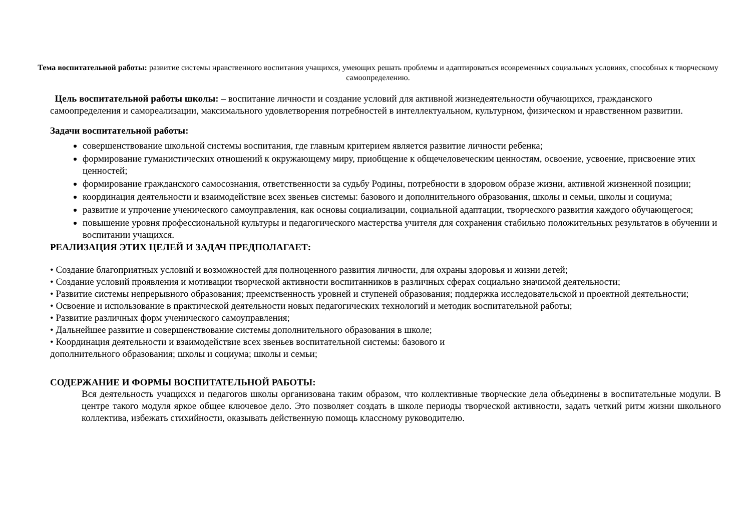Тема воспитательной работы: развитие системы нравственного воспитания учащихся, умеющих решать проблемы и адаптироваться всовременных социальных условиях, способных к творческому самоопределению.
Цель воспитательной работы школы: – воспитание личности и создание условий для активной жизнедеятельности обучающихся, гражданского самоопределения и самореализации, максимального удовлетворения потребностей в интеллектуальном, культурном, физическом и нравственном развитии.
Задачи воспитательной работы:
совершенствование школьной системы воспитания, где главным критерием является развитие личности ребенка;
формирование гуманистических отношений к окружающему миру, приобщение к общечеловеческим ценностям, освоение, усвоение, присвоение этих ценностей;
формирование гражданского самосознания, ответственности за судьбу Родины, потребности в здоровом образе жизни, активной жизненной позиции;
координация деятельности и взаимодействие всех звеньев системы: базового и дополнительного образования, школы и семьи, школы и социума;
развитие и упрочение ученического самоуправления, как основы социализации, социальной адаптации, творческого развития каждого обучающегося;
повышение уровня профессиональной культуры и педагогического мастерства учителя для сохранения стабильно положительных результатов в обучении и воспитании учащихся.
РЕАЛИЗАЦИЯ ЭТИХ ЦЕЛЕЙ И ЗАДАЧ ПРЕДПОЛАГАЕТ:
• Создание благоприятных условий и возможностей для полноценного развития личности, для охраны здоровья и жизни детей;
• Создание условий проявления и мотивации творческой активности воспитанников в различных сферах социально значимой деятельности;
• Развитие системы непрерывного образования; преемственность уровней и ступеней образования; поддержка исследовательской и проектной деятельности;
• Освоение и использование в практической деятельности новых педагогических технологий и методик воспитательной работы;
• Развитие различных форм ученического самоуправления;
• Дальнейшее развитие и совершенствование системы дополнительного образования в школе;
• Координация деятельности и взаимодействие всех звеньев воспитательной системы: базового и
дополнительного образования; школы и социума; школы и семьи;
СОДЕРЖАНИЕ И ФОРМЫ ВОСПИТАТЕЛЬНОЙ РАБОТЫ:
Вся деятельность учащихся и педагогов школы организована таким образом, что коллективные творческие дела объединены в воспитательные модули. В центре такого модуля яркое общее ключевое дело. Это позволяет создать в школе периоды творческой активности, задать четкий ритм жизни школьного коллектива, избежать стихийности, оказывать действенную помощь классному руководителю.